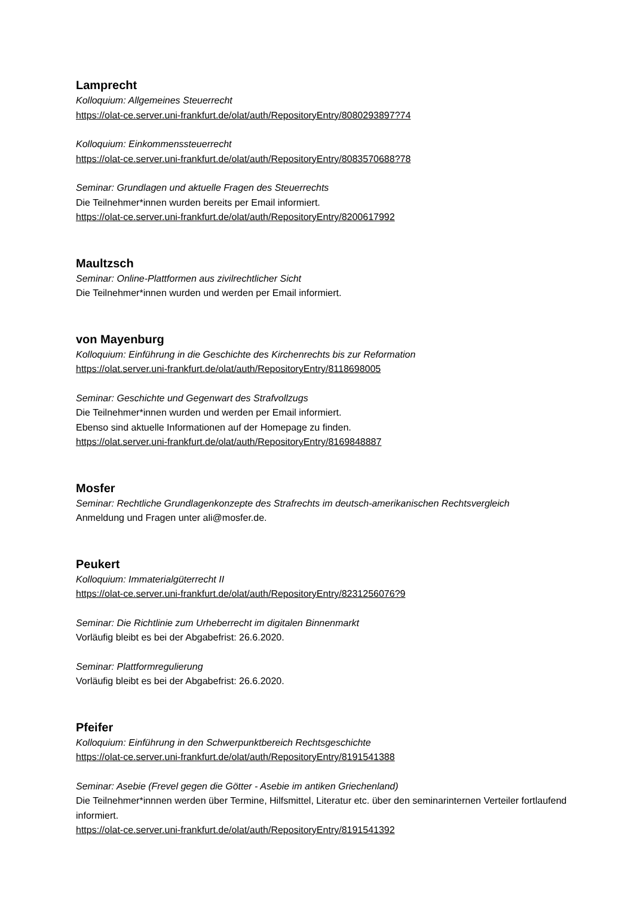Lamprecht
Kolloquium: Allgemeines Steuerrecht
https://olat-ce.server.uni-frankfurt.de/olat/auth/RepositoryEntry/8080293897?74
Kolloquium: Einkommenssteuerrecht
https://olat-ce.server.uni-frankfurt.de/olat/auth/RepositoryEntry/8083570688?78
Seminar: Grundlagen und aktuelle Fragen des Steuerrechts
Die Teilnehmer*innen wurden bereits per Email informiert.
https://olat-ce.server.uni-frankfurt.de/olat/auth/RepositoryEntry/8200617992
Maultzsch
Seminar: Online-Plattformen aus zivilrechtlicher Sicht
Die Teilnehmer*innen wurden und werden per Email informiert.
von Mayenburg
Kolloquium: Einführung in die Geschichte des Kirchenrechts bis zur Reformation
https://olat.server.uni-frankfurt.de/olat/auth/RepositoryEntry/8118698005
Seminar: Geschichte und Gegenwart des Strafvollzugs
Die Teilnehmer*innen wurden und werden per Email informiert.
Ebenso sind aktuelle Informationen auf der Homepage zu finden.
https://olat.server.uni-frankfurt.de/olat/auth/RepositoryEntry/8169848887
Mosfer
Seminar: Rechtliche Grundlagenkonzepte des Strafrechts im deutsch-amerikanischen Rechtsvergleich
Anmeldung und Fragen unter ali@mosfer.de.
Peukert
Kolloquium: Immaterialgüterrecht II
https://olat-ce.server.uni-frankfurt.de/olat/auth/RepositoryEntry/8231256076?9
Seminar: Die Richtlinie zum Urheberrecht im digitalen Binnenmarkt
Vorläufig bleibt es bei der Abgabefrist: 26.6.2020.
Seminar: Plattformregulierung
Vorläufig bleibt es bei der Abgabefrist: 26.6.2020.
Pfeifer
Kolloquium: Einführung in den Schwerpunktbereich Rechtsgeschichte
https://olat-ce.server.uni-frankfurt.de/olat/auth/RepositoryEntry/8191541388
Seminar: Asebie (Frevel gegen die Götter - Asebie im antiken Griechenland)
Die Teilnehmer*innnen werden über Termine, Hilfsmittel, Literatur etc. über den seminarinternen Verteiler fortlaufend informiert.
https://olat-ce.server.uni-frankfurt.de/olat/auth/RepositoryEntry/8191541392